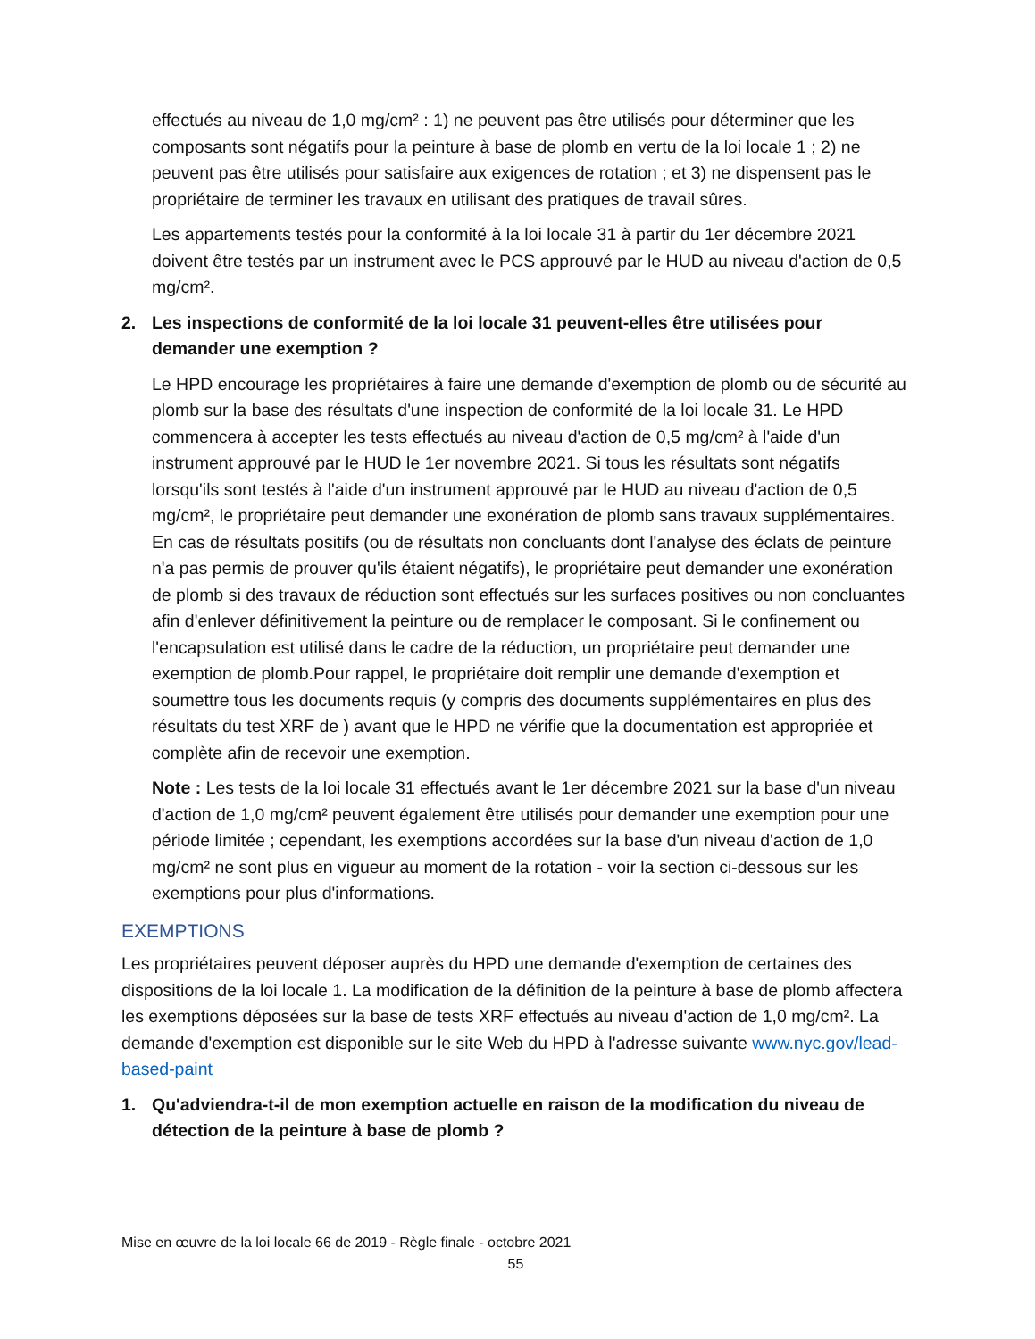effectués au niveau de 1,0 mg/cm² : 1) ne peuvent pas être utilisés pour déterminer que les composants sont négatifs pour la peinture à base de plomb en vertu de la loi locale 1 ; 2) ne peuvent pas être utilisés pour satisfaire aux exigences de rotation ; et 3) ne dispensent pas le propriétaire de terminer les travaux en utilisant des pratiques de travail sûres.
Les appartements testés pour la conformité à la loi locale 31 à partir du 1er décembre 2021 doivent être testés par un instrument avec le PCS approuvé par le HUD au niveau d'action de 0,5 mg/cm².
2. Les inspections de conformité de la loi locale 31 peuvent-elles être utilisées pour demander une exemption ?
Le HPD encourage les propriétaires à faire une demande d'exemption de plomb ou de sécurité au plomb sur la base des résultats d'une inspection de conformité de la loi locale 31. Le HPD commencera à accepter les tests effectués au niveau d'action de 0,5 mg/cm² à l'aide d'un instrument approuvé par le HUD le 1er novembre 2021. Si tous les résultats sont négatifs lorsqu'ils sont testés à l'aide d'un instrument approuvé par le HUD au niveau d'action de 0,5 mg/cm², le propriétaire peut demander une exonération de plomb sans travaux supplémentaires. En cas de résultats positifs (ou de résultats non concluants dont l'analyse des éclats de peinture n'a pas permis de prouver qu'ils étaient négatifs), le propriétaire peut demander une exonération de plomb si des travaux de réduction sont effectués sur les surfaces positives ou non concluantes afin d'enlever définitivement la peinture ou de remplacer le composant. Si le confinement ou l'encapsulation est utilisé dans le cadre de la réduction, un propriétaire peut demander une exemption de plomb.Pour rappel, le propriétaire doit remplir une demande d'exemption et soumettre tous les documents requis (y compris des documents supplémentaires en plus des résultats du test XRF de ) avant que le HPD ne vérifie que la documentation est appropriée et complète afin de recevoir une exemption.
Note : Les tests de la loi locale 31 effectués avant le 1er décembre 2021 sur la base d'un niveau d'action de 1,0 mg/cm² peuvent également être utilisés pour demander une exemption pour une période limitée ; cependant, les exemptions accordées sur la base d'un niveau d'action de 1,0 mg/cm² ne sont plus en vigueur au moment de la rotation - voir la section ci-dessous sur les exemptions pour plus d'informations.
EXEMPTIONS
Les propriétaires peuvent déposer auprès du HPD une demande d'exemption de certaines des dispositions de la loi locale 1. La modification de la définition de la peinture à base de plomb affectera les exemptions déposées sur la base de tests XRF effectués au niveau d'action de 1,0 mg/cm². La demande d'exemption est disponible sur le site Web du HPD à l'adresse suivante www.nyc.gov/lead-based-paint
1. Qu'adviendra-t-il de mon exemption actuelle en raison de la modification du niveau de détection de la peinture à base de plomb ?
Mise en œuvre de la loi locale 66 de 2019 - Règle finale - octobre 2021
55